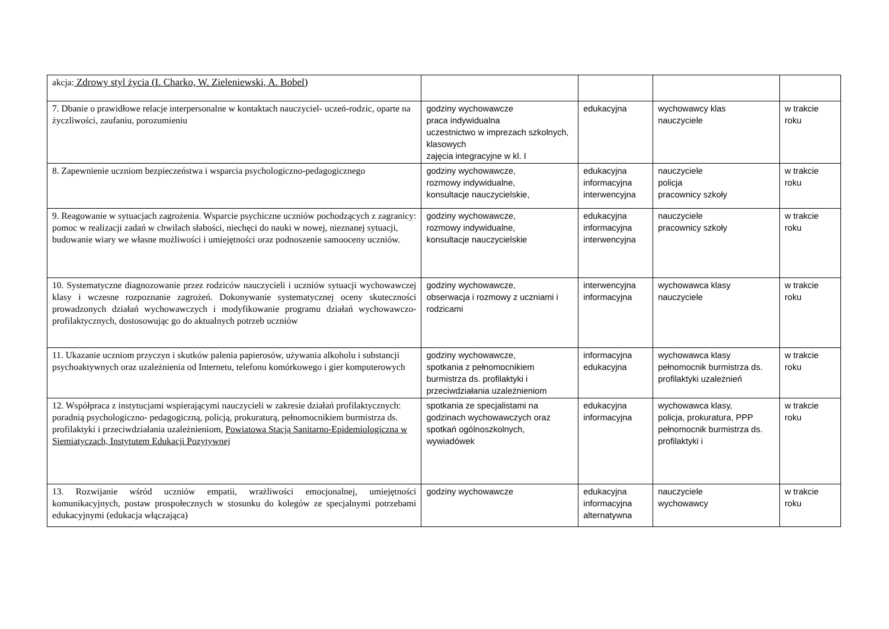| akcja: Zdrowy styl życia (I. Charko, W. Zieleniewski, A. Bobel) | | | | |
| 7. Dbanie o prawidłowe relacje interpersonalne w kontaktach nauczyciel- uczeń-rodzic, oparte na życzliwości, zaufaniu, porozumieniu | godziny wychowawcze praca indywidualna uczestnictwo w imprezach szkolnych, klasowych zajęcia integracyjne w kl. I | edukacyjna | wychowawcy klas nauczyciele | w trakcie roku |
| 8. Zapewnienie uczniom bezpieczeństwa i wsparcia psychologiczno-pedagogicznego | godziny wychowawcze, rozmowy indywidualne, konsultacje nauczycielskie, | edukacyjna informacyjna interwencyjna | nauczyciele policja pracownicy szkoły | w trakcie roku |
| 9. Reagowanie w sytuacjach zagrożenia. Wsparcie psychiczne uczniów pochodzących z zagranicy: pomoc w realizacji zadań w chwilach słabości, niechęci do nauki w nowej, nieznanej sytuacji, budowanie wiary we własne możliwości i umiejętności oraz podnoszenie samooceny uczniów. | godziny wychowawcze, rozmowy indywidualne, konsultacje nauczycielskie | edukacyjna informacyjna interwencyjna | nauczyciele pracownicy szkoły | w trakcie roku |
| 10. Systematyczne diagnozowanie przez rodziców nauczycieli i uczniów sytuacji wychowawczej klasy i wczesne rozpoznanie zagrożeń. Dokonywanie systematycznej oceny skuteczności prowadzonych działań wychowawczych i modyfikowanie programu działań wychowawczo- profilaktycznych, dostosowując go do aktualnych potrzeb uczniów | godziny wychowawcze, obserwacja i rozmowy z uczniami i rodzicami | interwencyjna informacyjna | wychowawca klasy nauczyciele | w trakcie roku |
| 11. Ukazanie uczniom przyczyn i skutków palenia papierosów, używania alkoholu i substancji psychoaktywnych oraz uzależnienia od Internetu, telefonu komórkowego i gier komputerowych | godziny wychowawcze, spotkania z pełnomocnikiem burmistrza ds. profilaktyki i przeciwdziałania uzależnieniom | informacyjna edukacyjna | wychowawca klasy pełnomocnik burmistrza ds. profilaktyki uzależnień | w trakcie roku |
| 12. Współpraca z instytucjami wspierającymi nauczycieli w zakresie działań profilaktycznych: poradnią psychologiczno- pedagogiczną, policją, prokuraturą, pełnomocnikiem burmistrza ds. profilaktyki i przeciwdziałania uzależnieniom, Powiatową Stacją Sanitarno-Epidemiologiczną w Siemiatyczach, Instytutem Edukacji Pozytywnej | spotkania ze specjalistami na godzinach wychowawczych oraz spotkań ogólnoszkolnych, wywiadówek | edukacyjna informacyjna | wychowawca klasy, policja, prokuratura, PPP pełnomocnik burmistrza ds. profilaktyki i | w trakcie roku |
| 13. Rozwijanie wśród uczniów empatii, wrażliwości emocjonalnej, umiejętności komunikacyjnych, postaw prospołecznych w stosunku do kolegów ze specjalnymi potrzebami edukacyjnymi (edukacja włączająca) | godziny wychowawcze | edukacyjna informacyjna alternatywna | nauczyciele wychowawcy | w trakcie roku |